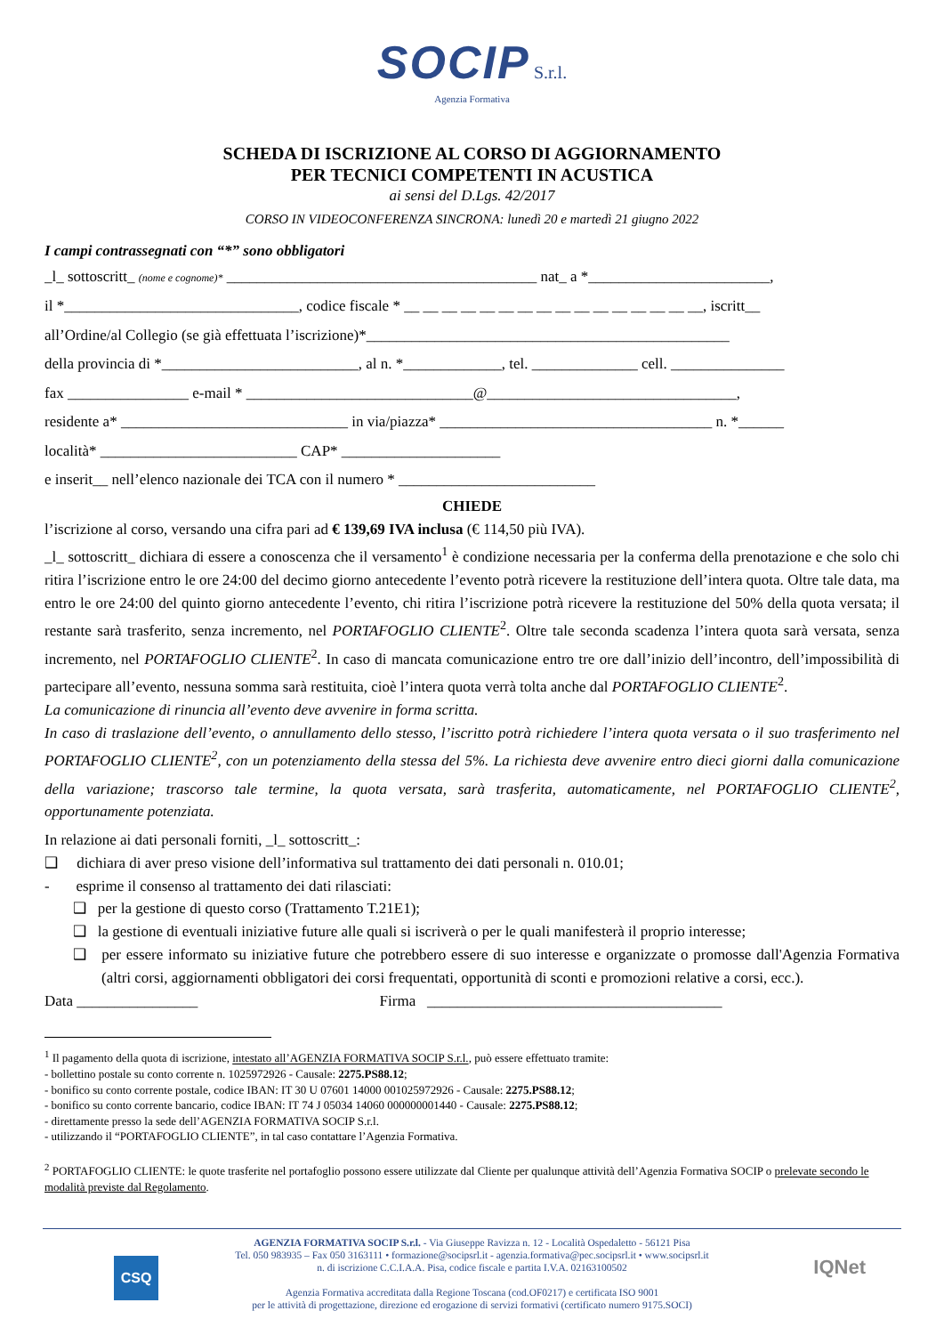SOCIP S.r.l.
Agenzia Formativa
SCHEDA DI ISCRIZIONE AL CORSO DI AGGIORNAMENTO
PER TECNICI COMPETENTI IN ACUSTICA
ai sensi del D.Lgs. 42/2017
CORSO IN VIDEOCONFERENZA SINCRONA: lunedì 20 e martedì 21 giugno 2022
I campi contrassegnati con “*” sono obbligatori
_l_ sottoscritt_ (nome e cognome)* _________________________________________ nat_ a *________________________,
il *_______________________________, codice fiscale * __ __ __ __ __ __ __ __ __ __ __ __ __ __ __ __, iscritt__
all’Ordine/al Collegio (se già effettuata l’iscrizione)*________________________________________________
della provincia di *__________________________, al n. *_____________, tel. ______________ cell. _______________
fax ________________ e-mail * ______________________________@_________________________________,
residente a* ______________________________ in via/piazza* ____________________________________ n. *______
località* __________________________ CAP* _____________________
e inserit__ nell’elenco nazionale dei TCA con il numero * __________________________
CHIEDE
l’iscrizione al corso, versando una cifra pari ad € 139,69 IVA inclusa (€ 114,50 più IVA).
_l_ sottoscritt_ dichiara di essere a conoscenza che il versamento<sup>1</sup> è condizione necessaria per la conferma della prenotazione e che solo chi ritira l’iscrizione entro le ore 24:00 del decimo giorno antecedente l’evento potrà ricevere la restituzione dell’intera quota. Oltre tale data, ma entro le ore 24:00 del quinto giorno antecedente l’evento, chi ritira l’iscrizione potrà ricevere la restituzione del 50% della quota versata; il restante sarà trasferito, senza incremento, nel PORTAFOGLIO CLIENTE<sup>2</sup>. Oltre tale seconda scadenza l’intera quota sarà versata, senza incremento, nel PORTAFOGLIO CLIENTE<sup>2</sup>. In caso di mancata comunicazione entro tre ore dall’inizio dell’incontro, dell’impossibilità di partecipare all’evento, nessuna somma sarà restituita, cioè l’intera quota verrà tolta anche dal PORTAFOGLIO CLIENTE<sup>2</sup>.
La comunicazione di rinuncia all’evento deve avvenire in forma scritta.
In caso di traslazione dell’evento, o annullamento dello stesso, l’iscritto potrà richiedere l’intera quota versata o il suo trasferimento nel PORTAFOGLIO CLIENTE<sup>2</sup>, con un potenziamento della stessa del 5%. La richiesta deve avvenire entro dieci giorni dalla comunicazione della variazione; trascorso tale termine, la quota versata, sarà trasferita, automaticamente, nel PORTAFOGLIO CLIENTE<sup>2</sup>, opportunamente potenziata.
In relazione ai dati personali forniti, _l_ sottoscritt_:
❑ dichiara di aver preso visione dell’informativa sul trattamento dei dati personali n. 010.01;
- esprime il consenso al trattamento dei dati rilasciati:
❑ per la gestione di questo corso (Trattamento T.21E1);
❑ la gestione di eventuali iniziative future alle quali si iscriverà o per le quali manifesterà il proprio interesse;
❑ per essere informato su iniziative future che potrebbero essere di suo interesse e organizzate o promosse dall'Agenzia Formativa (altri corsi, aggiornamenti obbligatori dei corsi frequentati, opportunità di sconti e promozioni relative a corsi, ecc.).
Data ________________ Firma _______________________________________
<sup>1</sup> Il pagamento della quota di iscrizione, intestato all’AGENZIA FORMATIVA SOCIP S.r.l., può essere effettuato tramite:
- bollettino postale su conto corrente n. 1025972926 - Causale: 2275.PS88.12;
- bonifico su conto corrente postale, codice IBAN: IT 30 U 07601 14000 001025972926 - Causale: 2275.PS88.12;
- bonifico su conto corrente bancario, codice IBAN: IT 74 J 05034 14060 000000001440 - Causale: 2275.PS88.12;
- direttamente presso la sede dell’AGENZIA FORMATIVA SOCIP S.r.l.
- utilizzando il “PORTAFOGLIO CLIENTE”, in tal caso contattare l’Agenzia Formativa.
<sup>2</sup> PORTAFOGLIO CLIENTE: le quote trasferite nel portafoglio possono essere utilizzate dal Cliente per qualunque attività dell’Agenzia Formativa SOCIP o prelevate secondo le modalità previste dal Regolamento.
CSQ IQNet
AGENZIA FORMATIVA SOCIP S.r.l. - Via Giuseppe Ravizza n. 12 - Località Ospedaletto - 56121 Pisa
Tel. 050 983935 – Fax 050 3163111 • formazione@socipsrl.it - agenzia.formativa@pec.socipsrl.it • www.socipsrl.it
n. di iscrizione C.C.I.A.A. Pisa, codice fiscale e partita I.V.A. 02163100502
Agenzia Formativa accreditata dalla Regione Toscana (cod.OF0217) e certificata ISO 9001
per le attività di progettazione, direzione ed erogazione di servizi formativi (certificato numero 9175.SOCI)